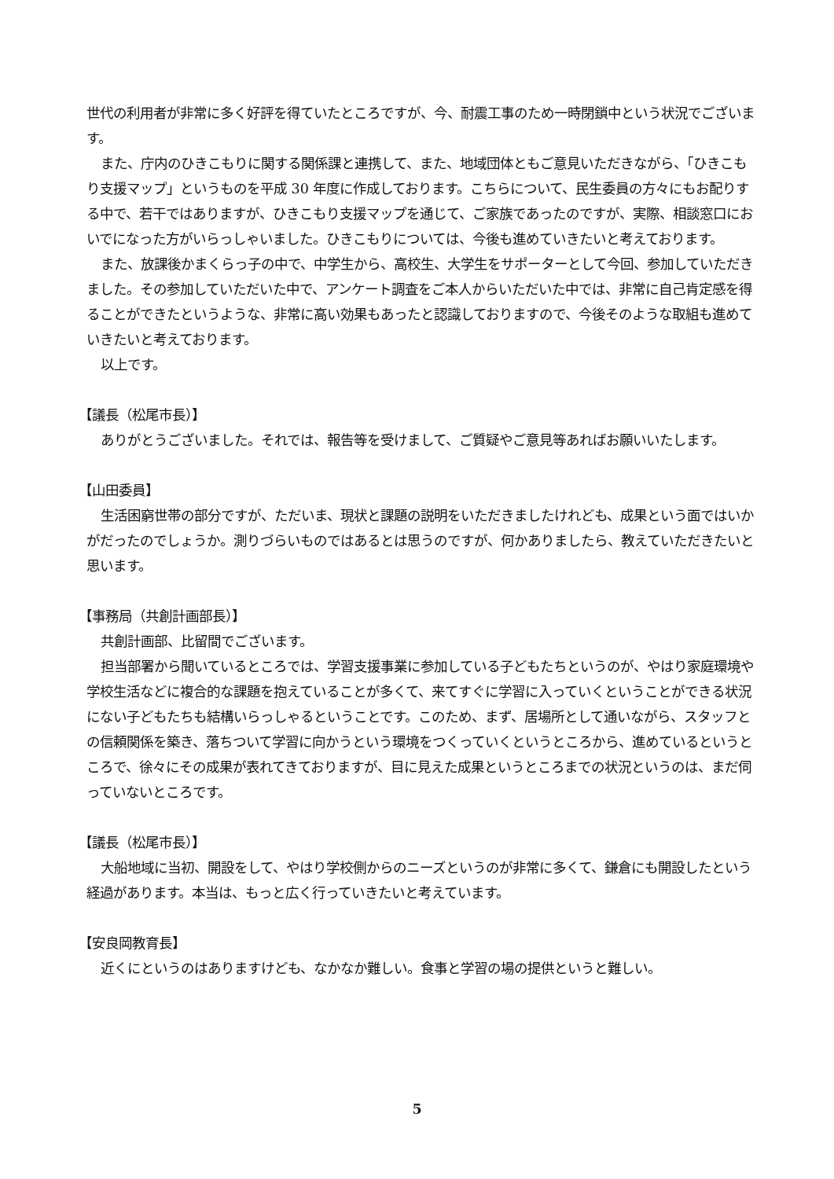世代の利用者が非常に多く好評を得ていたところですが、今、耐震工事のため一時閉鎖中という状況でございます。
また、庁内のひきこもりに関する関係課と連携して、また、地域団体ともご意見いただきながら、「ひきこもり支援マップ」というものを平成 30 年度に作成しております。こちらについて、民生委員の方々にもお配りする中で、若干ではありますが、ひきこもり支援マップを通じて、ご家族であったのですが、実際、相談窓口においでになった方がいらっしゃいました。ひきこもりについては、今後も進めていきたいと考えております。
また、放課後かまくらっ子の中で、中学生から、高校生、大学生をサポーターとして今回、参加していただきました。その参加していただいた中で、アンケート調査をご本人からいただいた中では、非常に自己肯定感を得ることができたというような、非常に高い効果もあったと認識しておりますので、今後そのような取組も進めていきたいと考えております。
以上です。
【議長（松尾市長）】
ありがとうございました。それでは、報告等を受けまして、ご質疑やご意見等あればお願いいたします。
【山田委員】
生活困窮世帯の部分ですが、ただいま、現状と課題の説明をいただきましたけれども、成果という面ではいかがだったのでしょうか。測りづらいものではあるとは思うのですが、何かありましたら、教えていただきたいと思います。
【事務局（共創計画部長）】
共創計画部、比留間でございます。
担当部署から聞いているところでは、学習支援事業に参加している子どもたちというのが、やはり家庭環境や学校生活などに複合的な課題を抱えていることが多くて、来てすぐに学習に入っていくということができる状況にない子どもたちも結構いらっしゃるということです。このため、まず、居場所として通いながら、スタッフとの信頼関係を築き、落ちついて学習に向かうという環境をつくっていくというところから、進めているというところで、徐々にその成果が表れてきておりますが、目に見えた成果というところまでの状況というのは、まだ伺っていないところです。
【議長（松尾市長）】
大船地域に当初、開設をして、やはり学校側からのニーズというのが非常に多くて、鎌倉にも開設したという経過があります。本当は、もっと広く行っていきたいと考えています。
【安良岡教育長】
近くにというのはありますけども、なかなか難しい。食事と学習の場の提供というと難しい。
5